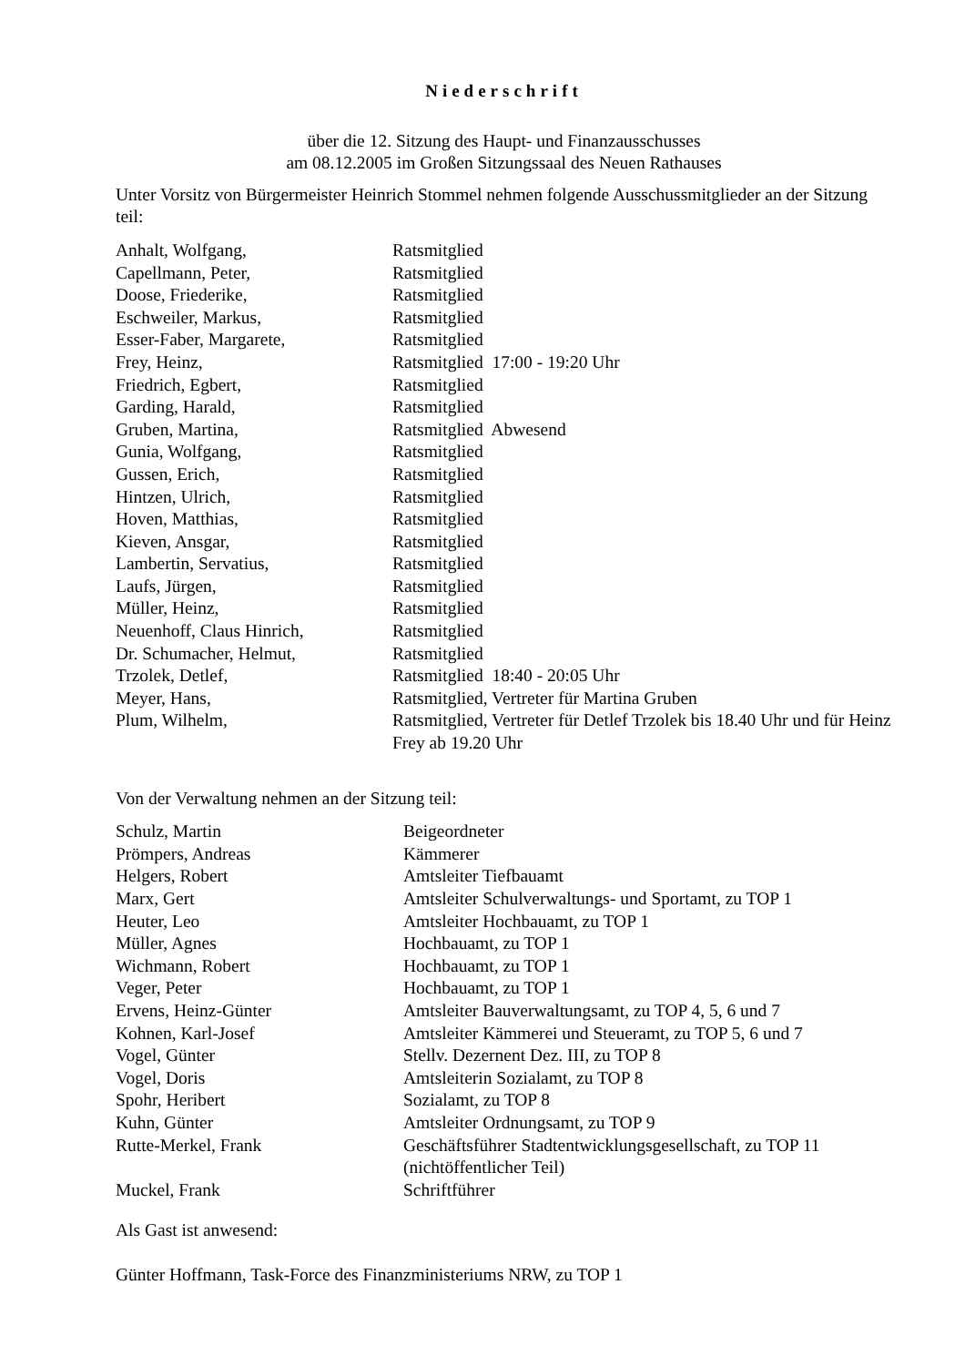Niederschrift
über die 12. Sitzung des Haupt- und Finanzausschusses
am 08.12.2005 im Großen Sitzungssaal des Neuen Rathauses
Unter Vorsitz von Bürgermeister Heinrich Stommel nehmen folgende Ausschussmitglieder an der Sitzung teil:
| Anhalt, Wolfgang, | Ratsmitglied |
| Capellmann, Peter, | Ratsmitglied |
| Doose, Friederike, | Ratsmitglied |
| Eschweiler, Markus, | Ratsmitglied |
| Esser-Faber, Margarete, | Ratsmitglied |
| Frey, Heinz, | Ratsmitglied 17:00 - 19:20 Uhr |
| Friedrich, Egbert, | Ratsmitglied |
| Garding, Harald, | Ratsmitglied |
| Gruben, Martina, | Ratsmitglied Abwesend |
| Gunia, Wolfgang, | Ratsmitglied |
| Gussen, Erich, | Ratsmitglied |
| Hintzen, Ulrich, | Ratsmitglied |
| Hoven, Matthias, | Ratsmitglied |
| Kieven, Ansgar, | Ratsmitglied |
| Lambertin, Servatius, | Ratsmitglied |
| Laufs, Jürgen, | Ratsmitglied |
| Müller, Heinz, | Ratsmitglied |
| Neuenhoff, Claus Hinrich, | Ratsmitglied |
| Dr. Schumacher, Helmut, | Ratsmitglied |
| Trzolek, Detlef, | Ratsmitglied 18:40 - 20:05 Uhr |
| Meyer, Hans, | Ratsmitglied, Vertreter für Martina Gruben |
| Plum, Wilhelm, | Ratsmitglied, Vertreter für Detlef Trzolek bis 18.40 Uhr und für Heinz Frey ab 19.20 Uhr |
Von der Verwaltung nehmen an der Sitzung teil:
| Schulz, Martin | Beigeordneter |
| Prömpers, Andreas | Kämmerer |
| Helgers, Robert | Amtsleiter Tiefbauamt |
| Marx, Gert | Amtsleiter Schulverwaltungs- und Sportamt, zu TOP 1 |
| Heuter, Leo | Amtsleiter Hochbauamt, zu TOP 1 |
| Müller, Agnes | Hochbauamt, zu TOP 1 |
| Wichmann, Robert | Hochbauamt, zu TOP 1 |
| Veger, Peter | Hochbauamt, zu TOP 1 |
| Ervens, Heinz-Günter | Amtsleiter Bauverwaltungsamt, zu TOP 4, 5, 6 und 7 |
| Kohnen, Karl-Josef | Amtsleiter Kämmerei und Steueramt, zu TOP 5, 6 und 7 |
| Vogel, Günter | Stellv. Dezernent Dez. III, zu TOP 8 |
| Vogel, Doris | Amtsleiterin Sozialamt, zu TOP 8 |
| Spohr, Heribert | Sozialamt, zu TOP 8 |
| Kuhn, Günter | Amtsleiter Ordnungsamt, zu TOP 9 |
| Rutte-Merkel, Frank | Geschäftsführer Stadtentwicklungsgesellschaft, zu TOP 11 (nichtöffentlicher Teil) |
| Muckel, Frank | Schriftführer |
Als Gast ist anwesend:
Günter Hoffmann, Task-Force des Finanzministeriums NRW, zu TOP 1